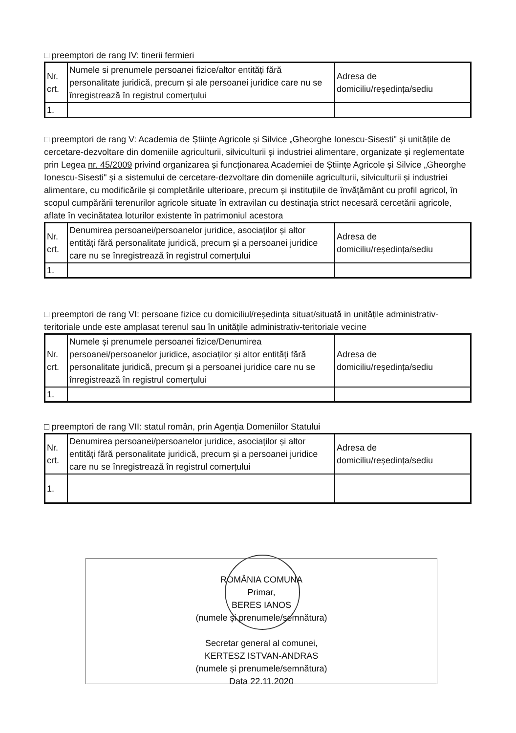□ preemptori de rang IV: tinerii fermieri
| Nr. crt. | Numele si prenumele persoanei fizice/altor entități fără personalitate juridică, precum și ale persoanei juridice care nu se înregistrează în registrul comerțului | Adresa de domiciliu/reședința/sediu |
| --- | --- | --- |
| 1. | | |
□ preemptori de rang V: Academia de Științe Agricole și Silvice „Gheorghe Ionescu-Sisesti" și unitățile de cercetare-dezvoltare din domeniile agriculturii, silviculturii și industriei alimentare, organizate și reglementate prin Legea nr. 45/2009 privind organizarea și funcționarea Academiei de Științe Agricole și Silvice „Gheorghe Ionescu-Sisesti" și a sistemului de cercetare-dezvoltare din domeniile agriculturii, silviculturii și industriei alimentare, cu modificările și completările ulterioare, precum și instituțiile de învățământ cu profil agricol, în scopul cumpărării terenurilor agricole situate în extravilan cu destinația strict necesară cercetării agricole, aflate în vecinătatea loturilor existente în patrimoniul acestora
| Nr. crt. | Denumirea persoanei/persoanelor juridice, asociaților și altor entități fără personalitate juridică, precum și a persoanei juridice care nu se înregistrează în registrul comerțului | Adresa de domiciliu/reședința/sediu |
| --- | --- | --- |
| 1. | | |
□ preemptori de rang VI: persoane fizice cu domiciliul/reședința situat/situată in unitățile administrativ-teritoriale unde este amplasat terenul sau în unitățile administrativ-teritoriale vecine
| Nr. crt. | Numele și prenumele persoanei fizice/Denumirea persoanei/persoanelor juridice, asociaților și altor entități fără personalitate juridică, precum și a persoanei juridice care nu se înregistrează în registrul comerțului | Adresa de domiciliu/reședința/sediu |
| --- | --- | --- |
| 1. | | |
□ preemptori de rang VII: statul român, prin Agenția Domeniilor Statului
| Nr. crt. | Denumirea persoanei/persoanelor juridice, asociaților și altor entități fără personalitate juridică, precum și a persoanei juridice care nu se înregistrează în registrul comerțului | Adresa de domiciliu/reședința/sediu |
| --- | --- | --- |
| 1. | | |
ROMÂNIA COMUNA
Primar,
BERES IANOS
(numele și prenumele/semnătura)
Secretar general al comunei,
KERTESZ ISTVAN-ANDRAS
(numele și prenumele/semnătura)
Data 22.11.2020